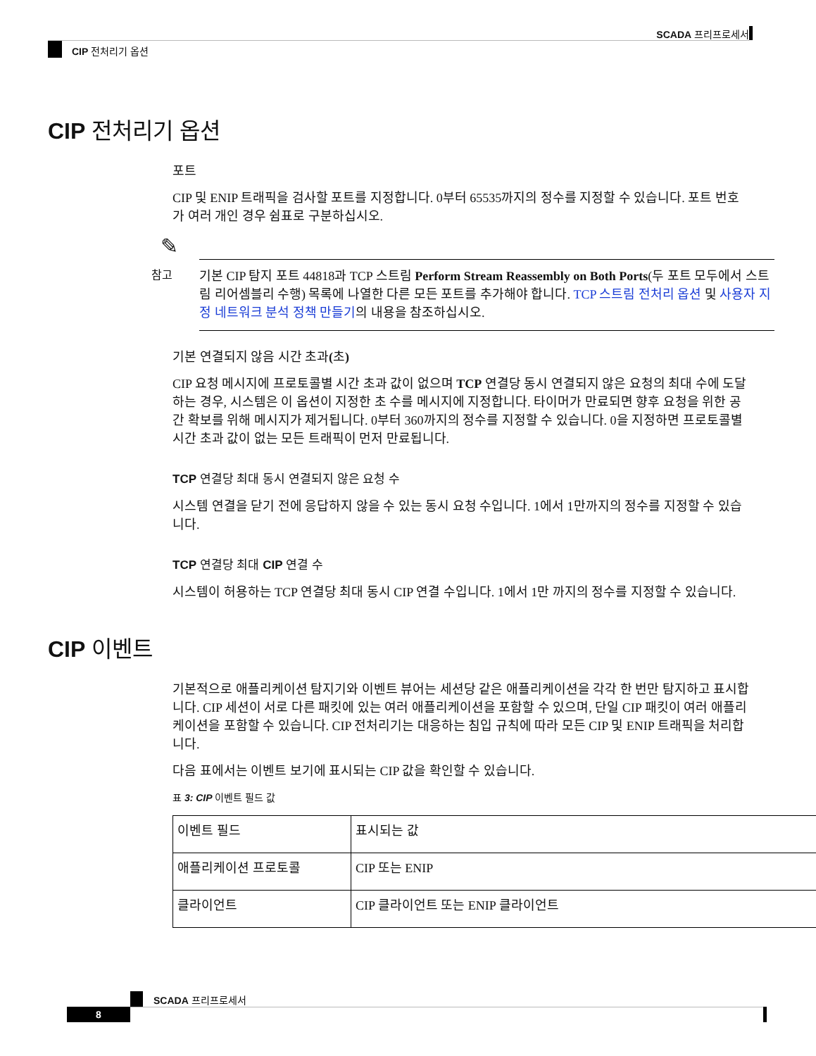SCADA 프리프로세서
CIP 전처리기 옵션
CIP 전처리기 옵션
포트
CIP 및 ENIP 트래픽을 검사할 포트를 지정합니다. 0부터 65535까지의 정수를 지정할 수 있습니다. 포트 번호가 여러 개인 경우 쉼표로 구분하십시오.
✎
참고 기본 CIP 탐지 포트 44818과 TCP 스트림 Perform Stream Reassembly on Both Ports(두 포트 모두에서 스트림 리어셈블리 수행) 목록에 나열한 다른 모든 포트를 추가해야 합니다. TCP 스트림 전처리 옵션 및 사용자 지정 네트워크 분석 정책 만들기의 내용을 참조하십시오.
기본 연결되지 않음 시간 초과(초)
CIP 요청 메시지에 프로토콜별 시간 초과 값이 없으며 TCP 연결당 동시 연결되지 않은 요청의 최대 수에 도달하는 경우, 시스템은 이 옵션이 지정한 초 수를 메시지에 지정합니다. 타이머가 만료되면 향후 요청을 위한 공간 확보를 위해 메시지가 제거됩니다. 0부터 360까지의 정수를 지정할 수 있습니다. 0을 지정하면 프로토콜별 시간 초과 값이 없는 모든 트래픽이 먼저 만료됩니다.
TCP 연결당 최대 동시 연결되지 않은 요청 수
시스템 연결을 닫기 전에 응답하지 않을 수 있는 동시 요청 수입니다. 1에서 1만까지의 정수를 지정할 수 있습니다.
TCP 연결당 최대 CIP 연결 수
시스템이 허용하는 TCP 연결당 최대 동시 CIP 연결 수입니다. 1에서 1만 까지의 정수를 지정할 수 있습니다.
CIP 이벤트
기본적으로 애플리케이션 탐지기와 이벤트 뷰어는 세션당 같은 애플리케이션을 각각 한 번만 탐지하고 표시합니다. CIP 세션이 서로 다른 패킷에 있는 여러 애플리케이션을 포함할 수 있으며, 단일 CIP 패킷이 여러 애플리케이션을 포함할 수 있습니다. CIP 전처리기는 대응하는 침입 규칙에 따라 모든 CIP 및 ENIP 트래픽을 처리합니다.
다음 표에서는 이벤트 보기에 표시되는 CIP 값을 확인할 수 있습니다.
표 3: CIP 이벤트 필드 값
| 이벤트 필드 | 표시되는 값 |
| 애플리케이션 프로토콜 | CIP 또는 ENIP |
| 클라이언트 | CIP 클라이언트 또는 ENIP 클라이언트 |
SCADA 프리프로세서
8